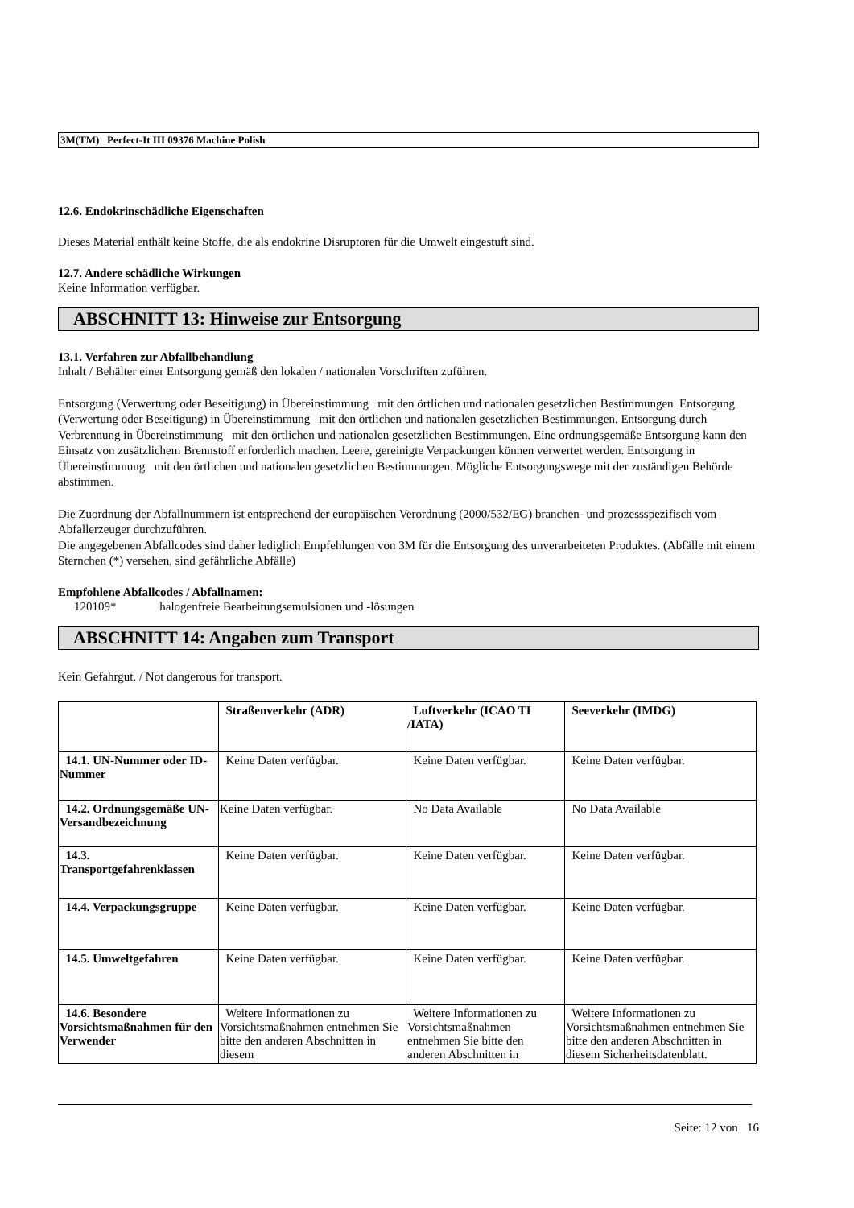3M(TM) Perfect-It III 09376 Machine Polish
12.6. Endokrinschädliche Eigenschaften
Dieses Material enthält keine Stoffe, die als endokrine Disruptoren für die Umwelt eingestuft sind.
12.7. Andere schädliche Wirkungen
Keine Information verfügbar.
ABSCHNITT 13: Hinweise zur Entsorgung
13.1. Verfahren zur Abfallbehandlung
Inhalt / Behälter einer Entsorgung gemäß den lokalen / nationalen Vorschriften zuführen.
Entsorgung (Verwertung oder Beseitigung) in Übereinstimmung mit den örtlichen und nationalen gesetzlichen Bestimmungen. Entsorgung (Verwertung oder Beseitigung) in Übereinstimmung mit den örtlichen und nationalen gesetzlichen Bestimmungen. Entsorgung durch Verbrennung in Übereinstimmung mit den örtlichen und nationalen gesetzlichen Bestimmungen. Eine ordnungsgemäße Entsorgung kann den Einsatz von zusätzlichem Brennstoff erforderlich machen. Leere, gereinigte Verpackungen können verwertet werden. Entsorgung in Übereinstimmung mit den örtlichen und nationalen gesetzlichen Bestimmungen. Mögliche Entsorgungswege mit der zuständigen Behörde abstimmen.
Die Zuordnung der Abfallnummern ist entsprechend der europäischen Verordnung (2000/532/EG) branchen- und prozessspezifisch vom Abfallerzeuger durchzuführen.
Die angegebenen Abfallcodes sind daher lediglich Empfehlungen von 3M für die Entsorgung des unverarbeiteten Produktes. (Abfälle mit einem Sternchen (*) versehen, sind gefährliche Abfälle)
Empfohlene Abfallcodes / Abfallnamen:
120109* halogenfreie Bearbeitungsemulsionen und -lösungen
ABSCHNITT 14: Angaben zum Transport
Kein Gefahrgut. / Not dangerous for transport.
| | Straßenverkehr (ADR) | Luftverkehr (ICAO TI /IATA) | Seeverkehr (IMDG) |
| --- | --- | --- | --- |
| 14.1. UN-Nummer oder ID-Nummer | Keine Daten verfügbar. | Keine Daten verfügbar. | Keine Daten verfügbar. |
| 14.2. Ordnungsgemäße UN-Versandbezeichnung | Keine Daten verfügbar. | No Data Available | No Data Available |
| 14.3. Transportgefahrenklassen | Keine Daten verfügbar. | Keine Daten verfügbar. | Keine Daten verfügbar. |
| 14.4. Verpackungsgruppe | Keine Daten verfügbar. | Keine Daten verfügbar. | Keine Daten verfügbar. |
| 14.5. Umweltgefahren | Keine Daten verfügbar. | Keine Daten verfügbar. | Keine Daten verfügbar. |
| 14.6. Besondere Vorsichtsmaßnahmen für den Verwender | Weitere Informationen zu Vorsichtsmaßnahmen entnehmen Sie bitte den anderen Abschnitten in diesem | Weitere Informationen zu Vorsichtsmaßnahmen entnehmen Sie bitte den anderen Abschnitten in | Weitere Informationen zu Vorsichtsmaßnahmen entnehmen Sie bitte den anderen Abschnitten in diesem Sicherheitsdatenblatt. |
Seite: 12 von 16